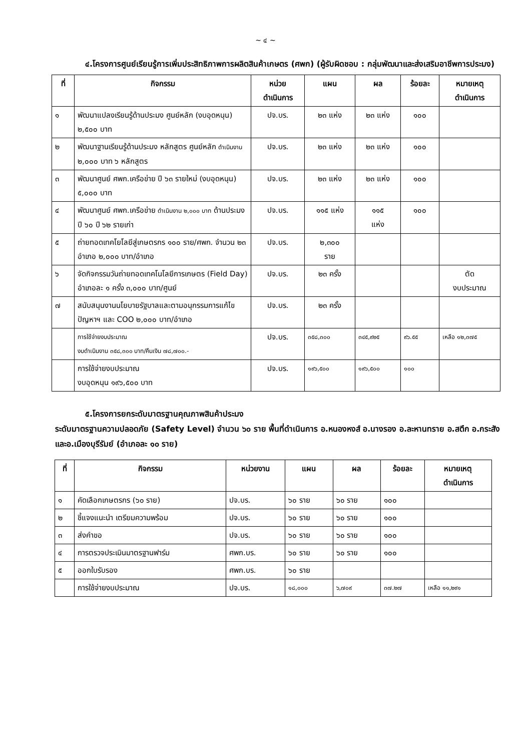~ ๔ ~
๔.โครงการศูนย์เรียนรู้การเพิ่มประสิทธิภาพการผลิตสินค้าเกษตร (ศพก) (ผู้รับผิดชอบ : กลุ่มพัฒนาและส่งเสริมอาชีพการประมง)
| ที่ | กิจกรรม | หน่วย ดำเนินการ | แผน | ผล | ร้อยละ | หมายเหตุ ดำเนินการ |
| --- | --- | --- | --- | --- | --- | --- |
| ๑ | พัฒนาแปลงเรียนรู้ด้านประมง ศูนย์หลัก (งบอุดหนุน) ๒,๕๐๐ บาท | ปจ.บร. | ๒๓ แห่ง | ๒๓ แห่ง | ๑๐๐ | |
| ๒ | พัฒนาฐานเรียนรู้ด้านประมง หลักสูตร ศูนย์หลัก ดำเนินงาน ๒,๐๐๐ บาท ๖ หลักสูตร | ปจ.บร. | ๒๓ แห่ง | ๒๓ แห่ง | ๑๐๐ | |
| ๓ | พัฒนาศูนย์ ศพก.เครือข่าย ปี ๖๓ รายใหม่ (งบอุดหนุน) ๕,๐๐๐ บาท | ปจ.บร. | ๒๓ แห่ง | ๒๓ แห่ง | ๑๐๐ | |
| ๔ | พัฒนาศูนย์ ศพก.เครือข่าย ดำเนินงาน ๒,๐๐๐ บาท ด้านประมง ปี ๖๐ ปี ๖๒ รายเก่า | ปจ.บร. | ๑๑๕ แห่ง | ๑๑๕ แห่ง | ๑๐๐ | |
| ๕ | ถ่ายทอดเทคโยโลยีสู่เกษตรกร ๑๐๐ ราย/ศพก. จำนวน ๒๓ อำเภอ ๒,๐๐๐ บาท/อำเภอ | ปจ.บร. | ๒,๓๐๐ ราย | | | |
| ๖ | จัดกิจกรรมวันถ่ายทอดเทคโนโลยีการเกษตร (Field Day) อำเภอละ ๑ ครั้ง ๓,๐๐๐ บาท/ศูนย์ | ปจ.บร. | ๒๓ ครั้ง | | | ตัด งบประมาณ |
| ๗ | สนับสนุนงานนโยบายรัฐบาลและตามอนุกรรมการแก้ไขปัญหาฯ และ COO ๒,๐๐๐ บาท/อำเภอ | ปจ.บร. | ๒๓ ครั้ง | | | |
| | การใช้จ่ายงบประมาณ งบดำเนินงาน ๓๕๘,๓๐๐ บาท/คืนเงิน ๗๘,๗๐๐.- | ปจ.บร. | ๓๕๘,๓๐๐ | ๓๔๕,๙๒๕ | ๙๖.๕๕ | เหลือ ๑๒,๓๗๕ |
| | การใช้จ่ายงบประมาณ งบอุดหนุน ๑๙๖,๕๐๐ บาท | ปจ.บร. | ๑๙๖,๕๐๐ | ๑๙๖,๕๐๐ | ๑๐๐ | |
๕.โครงการยกระดับมาตรฐานคุณภาพสินค้าประมง
ระดับมาตรฐานความปลอดภัย (Safety Level) จำนวน ๖๐ ราย พื้นที่ดำเนินการ อ.หนองหงส์ อ.นางรอง อ.ละหานทราย อ.สตึก อ.กระสัง และอ.เมืองบุรีรัมย์ (อำเภอละ ๑๐ ราย)
| ที่ | กิจกรรม | หน่วยงาน | แผน | ผล | ร้อยละ | หมายเหตุ ดำเนินการ |
| --- | --- | --- | --- | --- | --- | --- |
| ๑ | คัดเลือกเกษตรกร (๖๐ ราย) | ปจ.บร. | ๖๐ ราย | ๖๐ ราย | ๑๐๐ | |
| ๒ | ชี้แจงแนะนำ เตรียมความพร้อม | ปจ.บร. | ๖๐ ราย | ๖๐ ราย | ๑๐๐ | |
| ๓ | ส่งคำขอ | ปจ.บร. | ๖๐ ราย | ๖๐ ราย | ๑๐๐ | |
| ๔ | การตรวจประเมินมาตรฐานฟาร์ม | ศพก.บร. | ๖๐ ราย | ๖๐ ราย | ๑๐๐ | |
| ๕ | ออกใบรับรอง | ศพก.บร. | ๖๐ ราย | | | |
| | การใช้จ่ายงบประมาณ | ปจ.บร. | ๑๘,๐๐๐ | ๖,๗๐๙ | ๓๗.๒๗ | เหลือ ๑๑,๒๙๑ |